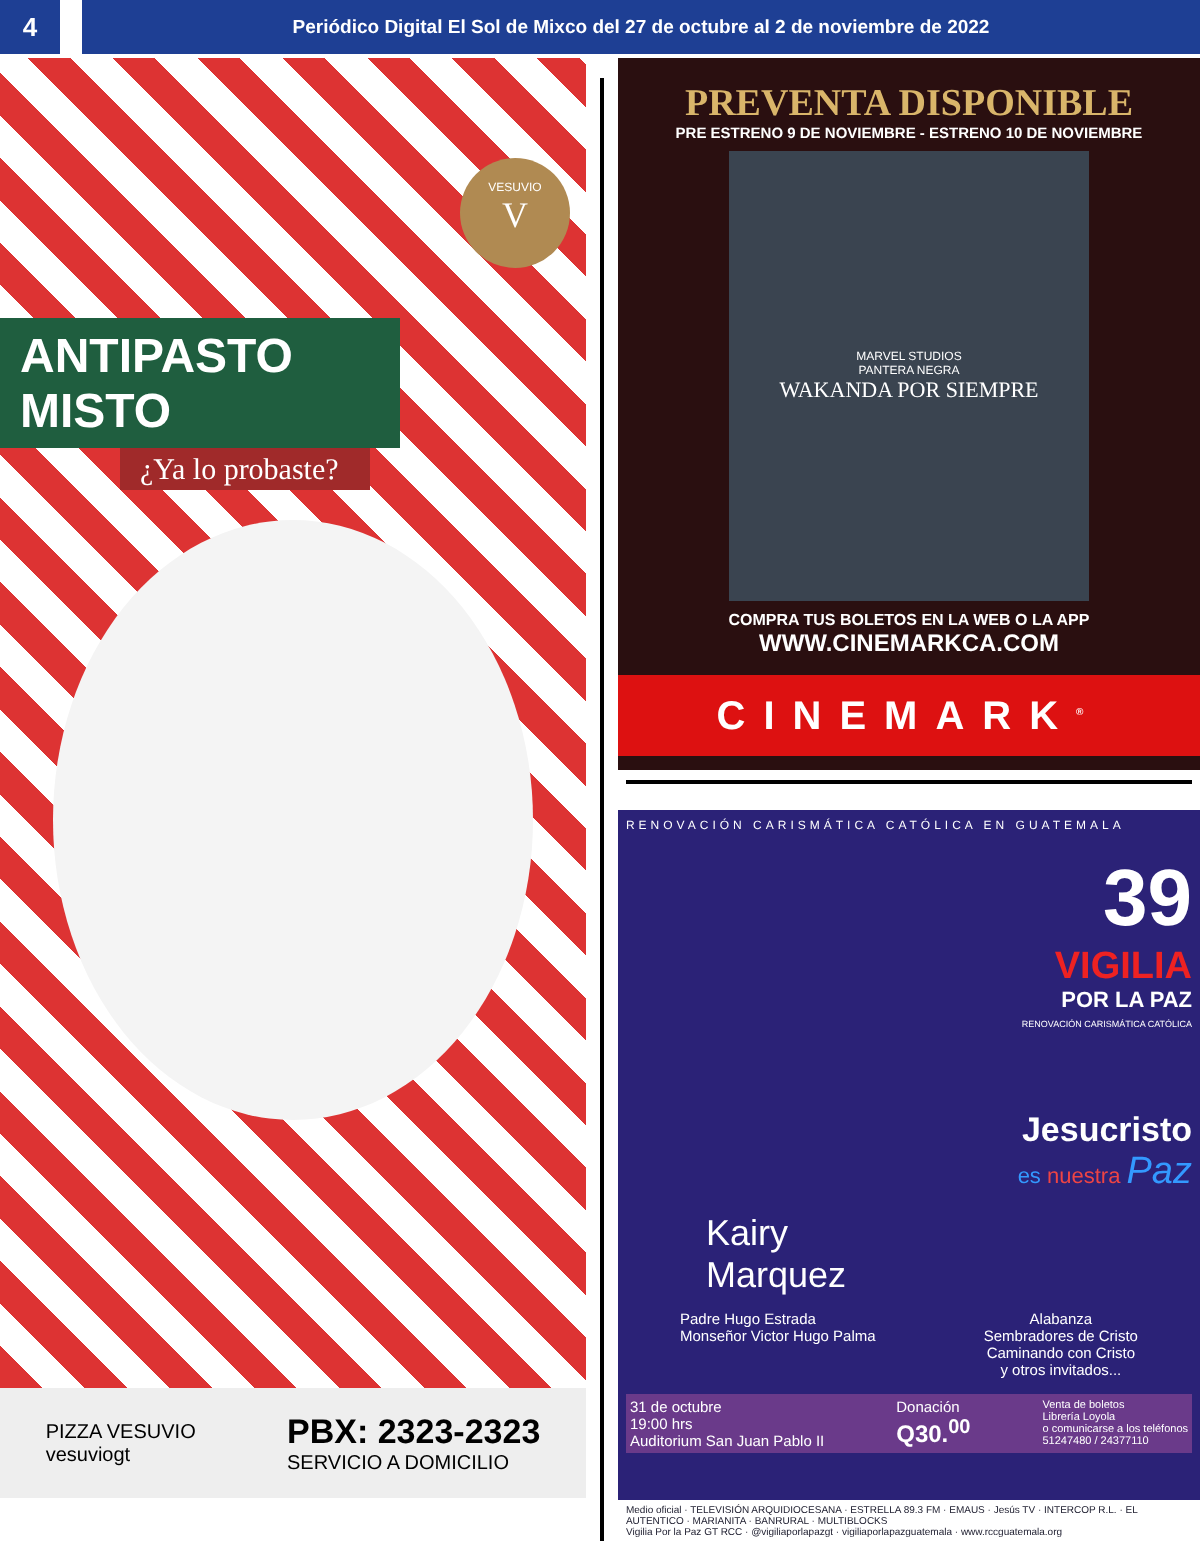4
Periódico Digital El Sol de Mixco del 27 de octubre al 2 de noviembre de 2022
VESUVIO
V
ANTIPASTO MISTO
¿Ya lo probaste?
PIZZA VESUVIO
vesuviogt
PBX: 2323-2323
SERVICIO A DOMICILIO
PREVENTA DISPONIBLE
PRE ESTRENO 9 DE NOVIEMBRE - ESTRENO 10 DE NOVIEMBRE
MARVEL STUDIOS
PANTERA NEGRA
WAKANDA POR SIEMPRE
COMPRA TUS BOLETOS EN LA WEB O LA APP
WWW.CINEMARKCA.COM
CINEMARK<sup>®</sup>
RENOVACIÓN CARISMÁTICA CATÓLICA EN GUATEMALA
39
VIGILIA
POR LA PAZ
RENOVACIÓN CARISMÁTICA CATÓLICA
Jesucristo
es nuestra Paz
Kairy
Marquez
Padre Hugo Estrada
Monseñor Victor Hugo Palma
Alabanza
Sembradores de Cristo
Caminando con Cristo
y otros invitados...
31 de octubre
19:00 hrs
Auditorium San Juan Pablo II
Donación
Q30.<sup>00</sup>
Venta de boletos
Librería Loyola
o comunicarse a los teléfonos
51247480 / 24377110
Medio oficial · TELEVISIÓN ARQUIDIOCESANA · ESTRELLA 89.3 FM · EMAUS · Jesús TV · INTERCOP R.L. · EL AUTENTICO · MARIANITA · BANRURAL · MULTIBLOCKS
Vigilia Por la Paz GT RCC · @vigiliaporlapazgt · vigiliaporlapazguatemala · www.rccguatemala.org